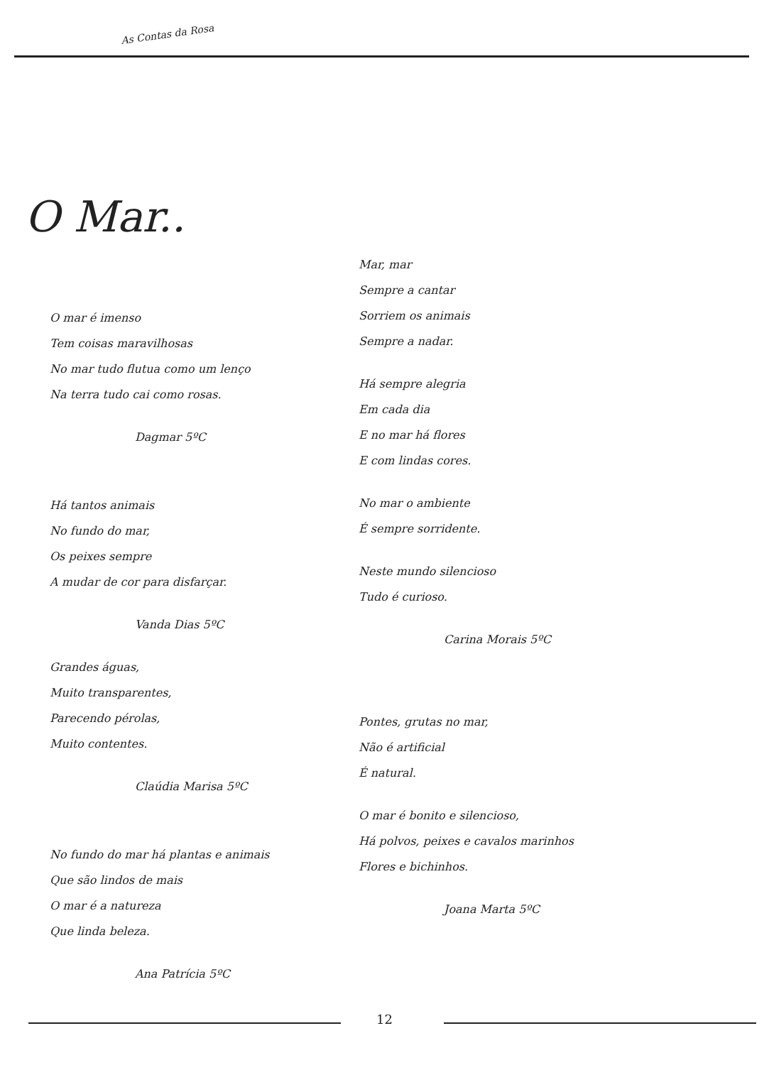As Contas da Rosa
O Mar..
O mar é imenso
Tem coisas maravilhosas
No mar tudo flutua como um lenço
Na terra tudo cai como rosas.
Dagmar 5ºC
Há tantos animais
No fundo do mar,
Os peixes sempre
A mudar de cor para disfarçar.
Vanda Dias 5ºC
Grandes águas,
Muito transparentes,
Parecendo pérolas,
Muito contentes.
Claúdia Marisa 5ºC
No fundo do mar há plantas e animais
Que são lindos de mais
O mar é a natureza
Que linda beleza.
Ana Patrícia 5ºC
Mar, mar
Sempre a cantar
Sorriem os animais
Sempre a nadar.
Há sempre alegria
Em cada dia
E no mar há flores
E com lindas cores.
No mar o ambiente
É sempre sorridente.
Neste mundo silencioso
Tudo é curioso.
Carina Morais 5ºC
Pontes, grutas no mar,
Não é artificial
É natural.
O mar é bonito e silencioso,
Há polvos, peixes e cavalos marinhos
Flores e bichinhos.
Joana Marta 5ºC
12